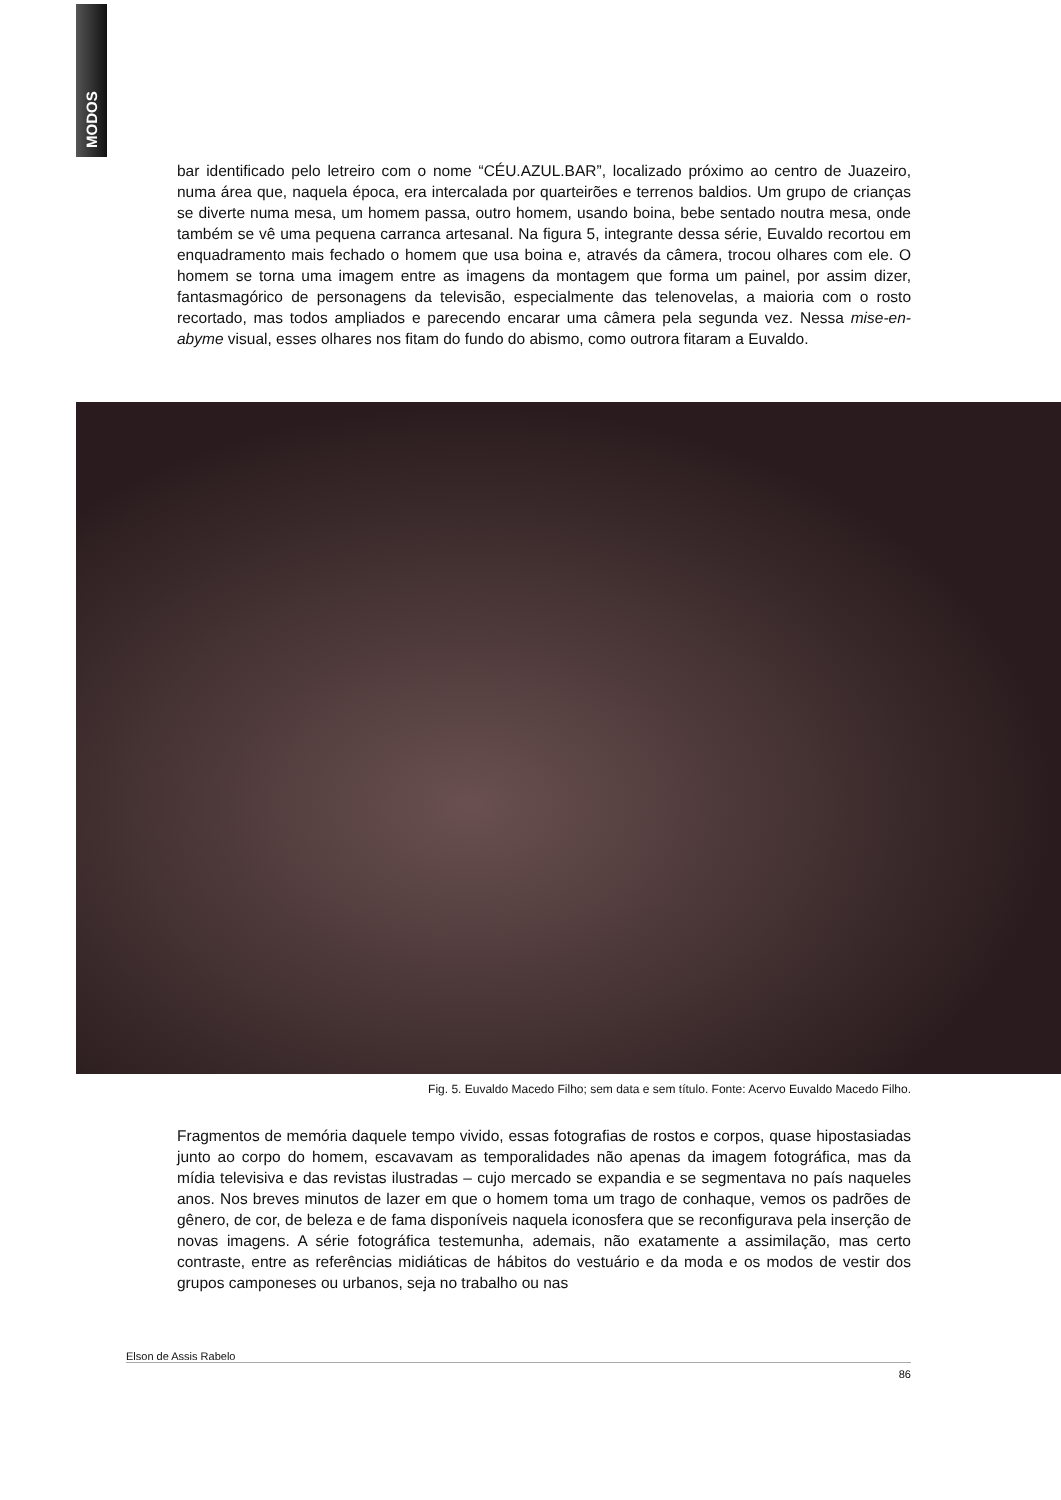MODOS
bar identificado pelo letreiro com o nome “CÉU.AZUL.BAR”, localizado próximo ao centro de Juazeiro, numa área que, naquela época, era intercalada por quarteirões e terrenos baldios. Um grupo de crianças se diverte numa mesa, um homem passa, outro homem, usando boina, bebe sentado noutra mesa, onde também se vê uma pequena carranca artesanal. Na figura 5, integrante dessa série, Euvaldo recortou em enquadramento mais fechado o homem que usa boina e, através da câmera, trocou olhares com ele. O homem se torna uma imagem entre as imagens da montagem que forma um painel, por assim dizer, fantasmagórico de personagens da televisão, especialmente das telenovelas, a maioria com o rosto recortado, mas todos ampliados e parecendo encarar uma câmera pela segunda vez. Nessa mise-en-abyme visual, esses olhares nos fitam do fundo do abismo, como outrora fitaram a Euvaldo.
Fig. 5. Euvaldo Macedo Filho; sem data e sem título. Fonte: Acervo Euvaldo Macedo Filho.
Fragmentos de memória daquele tempo vivido, essas fotografias de rostos e corpos, quase hipostasiadas junto ao corpo do homem, escavavam as temporalidades não apenas da imagem fotográfica, mas da mídia televisiva e das revistas ilustradas – cujo mercado se expandia e se segmentava no país naqueles anos. Nos breves minutos de lazer em que o homem toma um trago de conhaque, vemos os padrões de gênero, de cor, de beleza e de fama disponíveis naquela iconosfera que se reconfigurava pela inserção de novas imagens. A série fotográfica testemunha, ademais, não exatamente a assimilação, mas certo contraste, entre as referências midiáticas de hábitos do vestuário e da moda e os modos de vestir dos grupos camponeses ou urbanos, seja no trabalho ou nas
Elson de Assis Rabelo
86